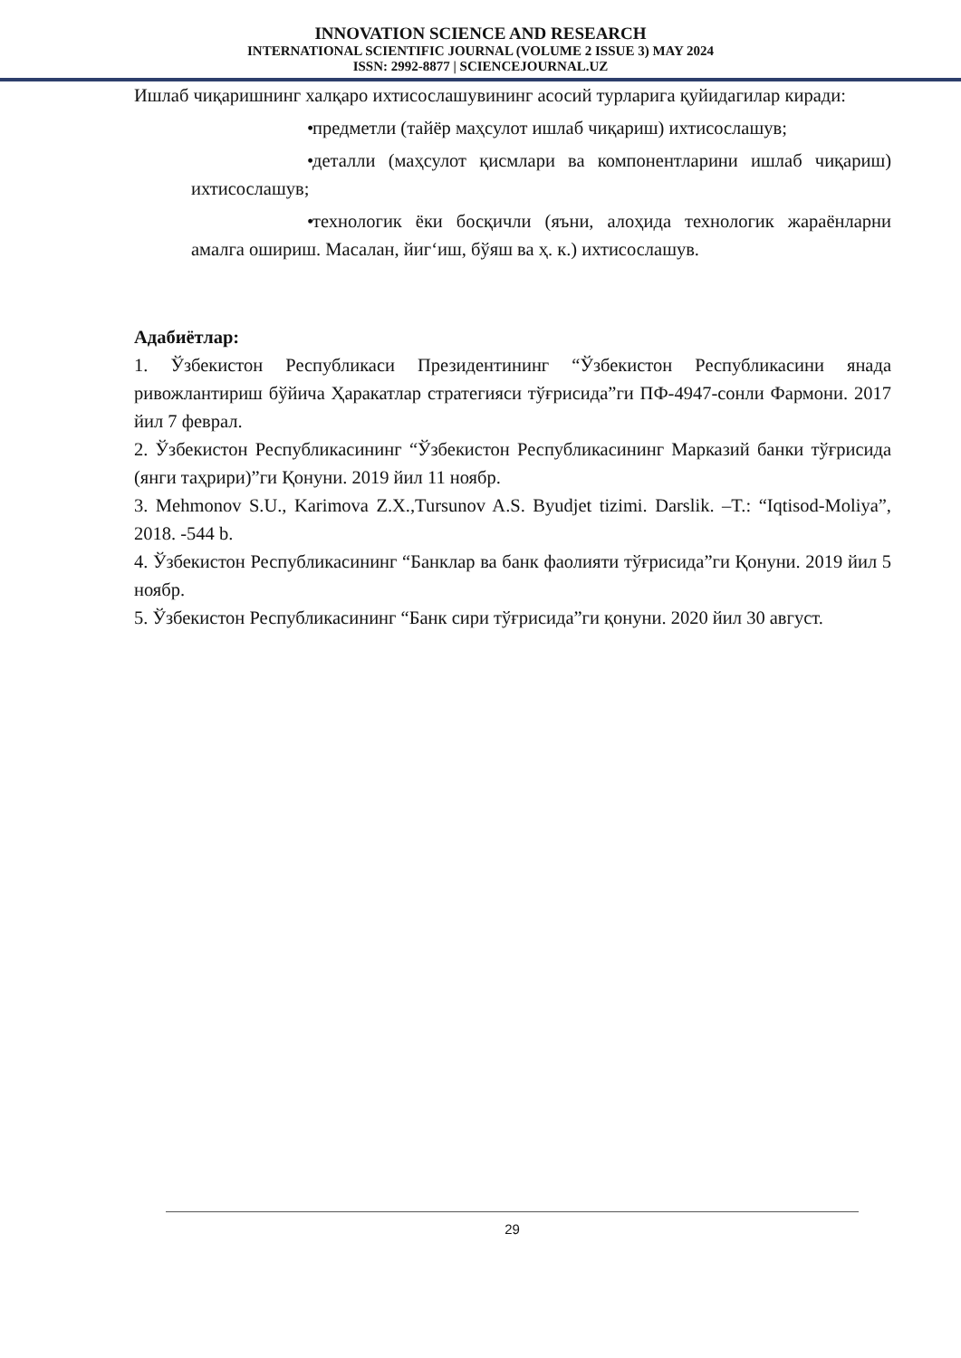INNOVATION SCIENCE AND RESEARCH
INTERNATIONAL SCIENTIFIC JOURNAL (VOLUME 2 ISSUE 3) MAY 2024
ISSN: 2992-8877 | SCIENCEJOURNAL.UZ
Ишлаб чиқаришнинг халқаро ихтисослашувининг асосий турларига қуйидагилар киради:
• предметли (тайёр маҳсулот ишлаб чиқариш) ихтисослашув;
• деталли (маҳсулот қисмлари ва компонентларини ишлаб чиқариш) ихтисослашув;
• технологик ёки босқичли (яъни, алоҳида технологик жараёнларни амалга ошириш. Масалан, йиг‘иш, бўяш ва ҳ. к.) ихтисослашув.
Адабиётлар:
1. Ўзбекистон Республикаси Президентининг “Ўзбекистон Республикасини янада ривожлантириш бўйича Ҳаракатлар стратегияси тўғрисида”ги ПФ-4947-сонли Фармони. 2017 йил 7 феврал.
2. Ўзбекистон Республикасининг “Ўзбекистон Республикасининг Марказий банки тўғрисида (янги таҳрири)”ги Қонуни. 2019 йил 11 ноябр.
3. Mehmonov S.U., Karimova Z.X.,Tursunov A.S. Byudjet tizimi. Darslik. –T.: “Iqtisod-Moliya”, 2018. -544 b.
4. Ўзбекистон Республикасининг “Банклар ва банк фаолияти тўғрисида”ги Қонуни. 2019 йил 5 ноябр.
5. Ўзбекистон Республикасининг “Банк сири тўғрисида”ги қонуни. 2020 йил 30 август.
29